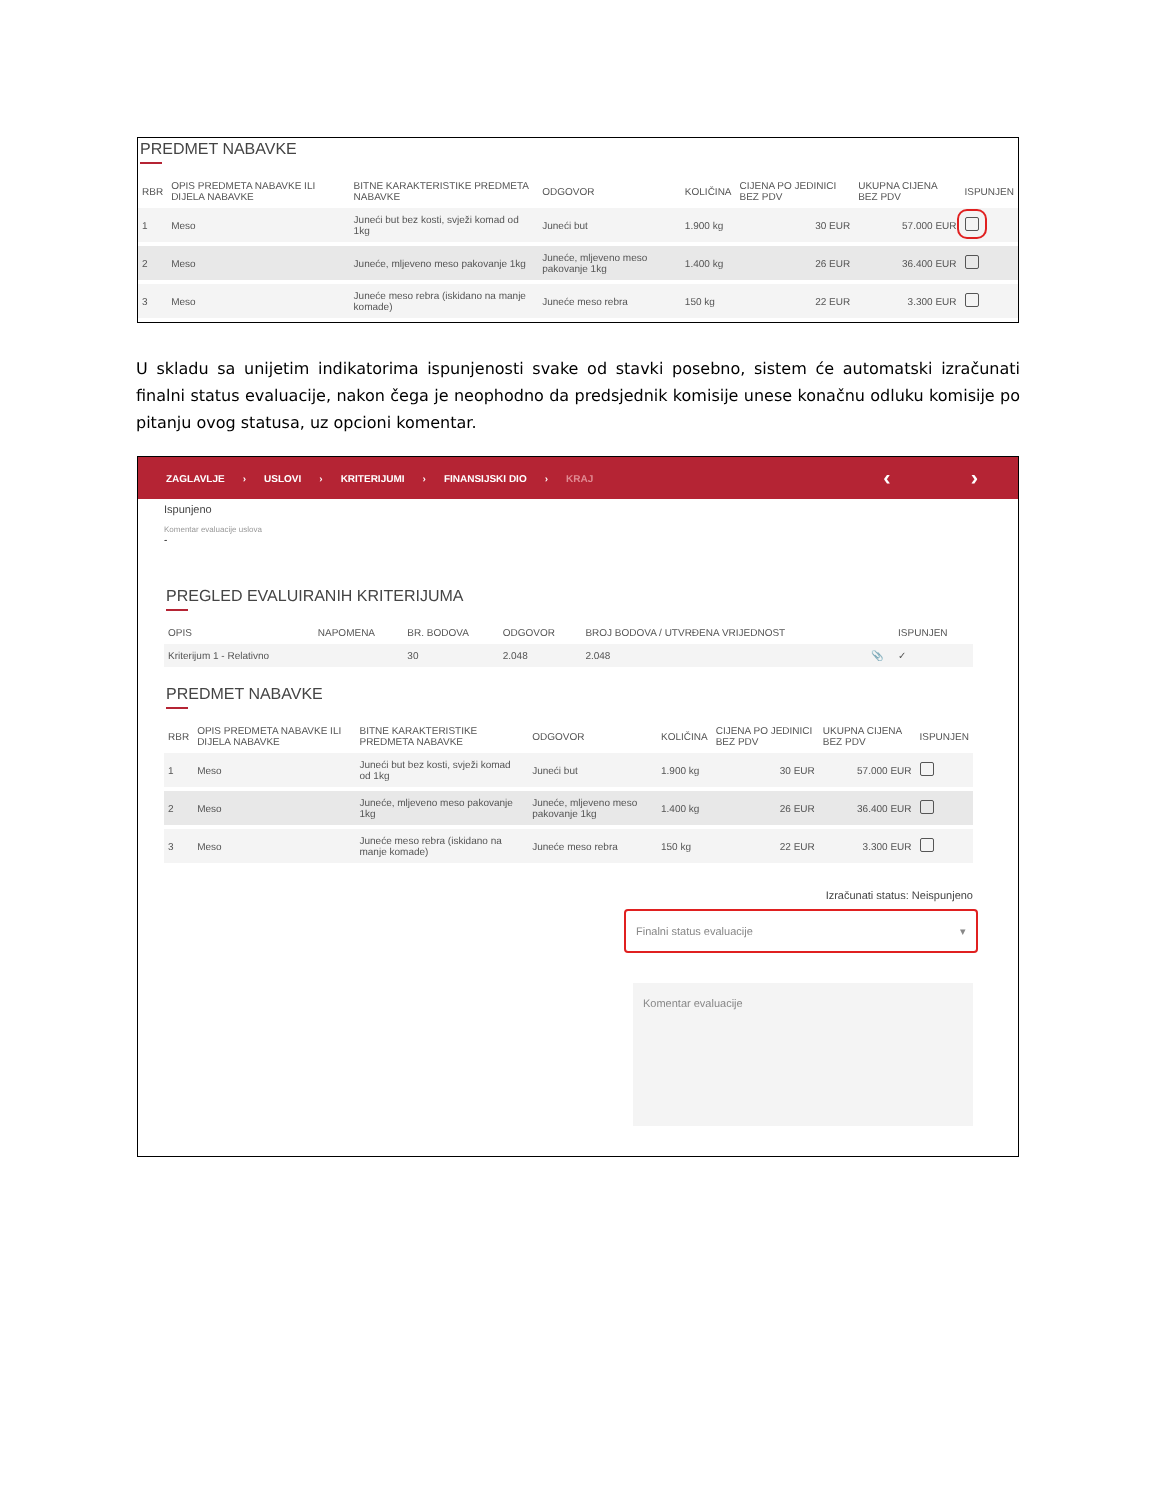PREDMET NABAVKE
| RBR | OPIS PREDMETA NABAVKE ILI DIJELA NABAVKE | BITNE KARAKTERISTIKE PREDMETA NABAVKE | ODGOVOR | KOLIČINA | CIJENA PO JEDINICI BEZ PDV | UKUPNA CIJENA BEZ PDV | ISPUNJEN |
| --- | --- | --- | --- | --- | --- | --- | --- |
| 1 | Meso | Juneći but bez kosti, svježi komad od 1kg | Juneći but | 1.900 kg | 30 EUR | 57.000 EUR | |
| 2 | Meso | Juneće, mljeveno meso pakovanje 1kg | Juneće, mljeveno meso pakovanje 1kg | 1.400 kg | 26 EUR | 36.400 EUR | |
| 3 | Meso | Juneće meso rebra (iskidano na manje komade) | Juneće meso rebra | 150 kg | 22 EUR | 3.300 EUR | |
U skladu sa unijetim indikatorima ispunjenosti svake od stavki posebno, sistem će automatski izračunati finalni status evaluacije, nakon čega je neophodno da predsjednik komisije unese konačnu odluku komisije po pitanju ovog statusa, uz opcioni komentar.
ZAGLAVLJE › USLOVI › KRITERIJUMI › FINANSIJSKI DIO › KRAJ ‹ ›
Ispunjeno
Komentar evaluacije uslova
-
PREGLED EVALUIRANIH KRITERIJUMA
| OPIS | NAPOMENA | BR. BODOVA | ODGOVOR | BROJ BODOVA / UTVRĐENA VRIJEDNOST | | ISPUNJEN |
| --- | --- | --- | --- | --- | --- | --- |
| Kriterijum 1 - Relativno | | 30 | 2.048 | 2.048 | 📎 | ✓ |
PREDMET NABAVKE
| RBR | OPIS PREDMETA NABAVKE ILI DIJELA NABAVKE | BITNE KARAKTERISTIKE PREDMETA NABAVKE | ODGOVOR | KOLIČINA | CIJENA PO JEDINICI BEZ PDV | UKUPNA CIJENA BEZ PDV | ISPUNJEN |
| --- | --- | --- | --- | --- | --- | --- | --- |
| 1 | Meso | Juneći but bez kosti, svježi komad od 1kg | Juneći but | 1.900 kg | 30 EUR | 57.000 EUR | |
| 2 | Meso | Juneće, mljeveno meso pakovanje 1kg | Juneće, mljeveno meso pakovanje 1kg | 1.400 kg | 26 EUR | 36.400 EUR | |
| 3 | Meso | Juneće meso rebra (iskidano na manje komade) | Juneće meso rebra | 150 kg | 22 EUR | 3.300 EUR | |
Izračunati status: Neispunjeno
Finalni status evaluacije ▾
Komentar evaluacije